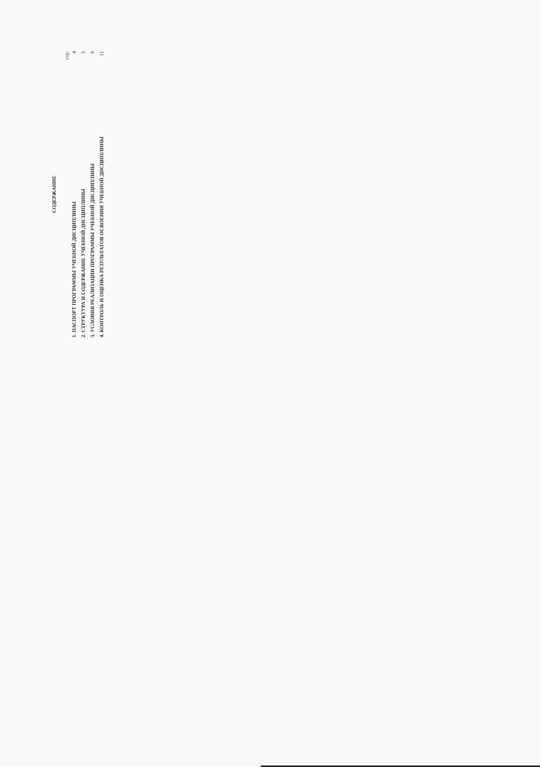СОДЕРЖАНИЕ
стр.
1. ПАСПОРТ ПРОГРАММЫ УЧЕБНОЙ ДИСЦИПЛИНЫ 4
2. СТРУКТУРА И СОДЕРЖАНИЕ УЧЕБНОЙ ДИСЦИПЛИНЫ 5
3. УСЛОВИЯ РЕАЛИЗАЦИИ ПРОГРАММЫ УЧЕБНОЙ ДИСЦИПЛИНЫ 9
4. КОНТРОЛЬ И ОЦЕНКА РЕЗУЛЬТАТОВ ОСВОЕНИЯ УЧЕБНОЙ ДИСЦИПЛИНЫ 11